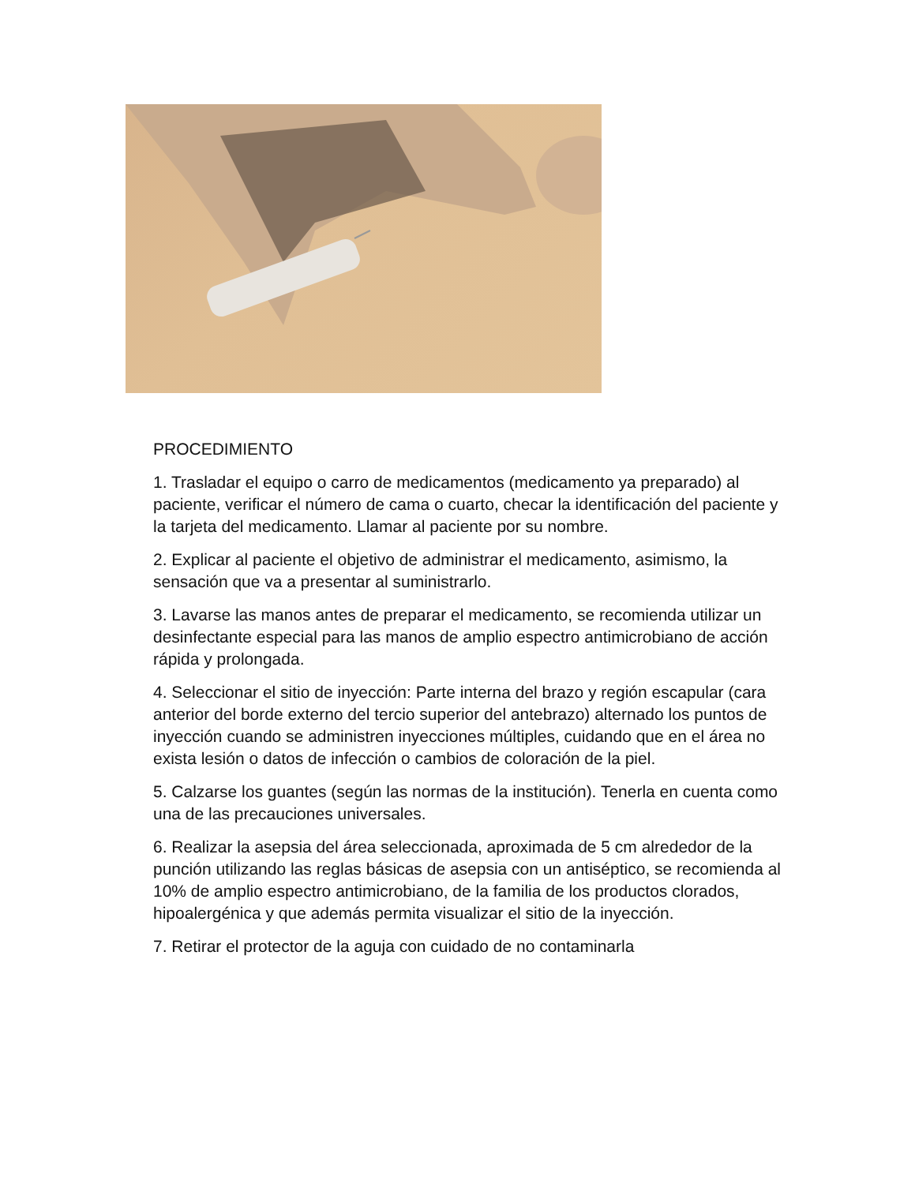PROCEDIMIENTO
1. Trasladar el equipo o carro de medicamentos (medicamento ya preparado) al paciente, verificar el número de cama o cuarto, checar la identificación del paciente y la tarjeta del medicamento. Llamar al paciente por su nombre.
2. Explicar al paciente el objetivo de administrar el medicamento, asimismo, la sensación que va a presentar al suministrarlo.
3. Lavarse las manos antes de preparar el medicamento, se recomienda utilizar un desinfectante especial para las manos de amplio espectro antimicrobiano de acción rápida y prolongada.
4. Seleccionar el sitio de inyección: Parte interna del brazo y región escapular (cara anterior del borde externo del tercio superior del antebrazo) alternado los puntos de inyección cuando se administren inyecciones múltiples, cuidando que en el área no exista lesión o datos de infección o cambios de coloración de la piel.
5. Calzarse los guantes (según las normas de la institución). Tenerla en cuenta como una de las precauciones universales.
6. Realizar la asepsia del área seleccionada, aproximada de 5 cm alrededor de la punción utilizando las reglas básicas de asepsia con un antiséptico, se recomienda al 10% de amplio espectro antimicrobiano, de la familia de los productos clorados, hipoalergénica y que además permita visualizar el sitio de la inyección.
7. Retirar el protector de la aguja con cuidado de no contaminarla